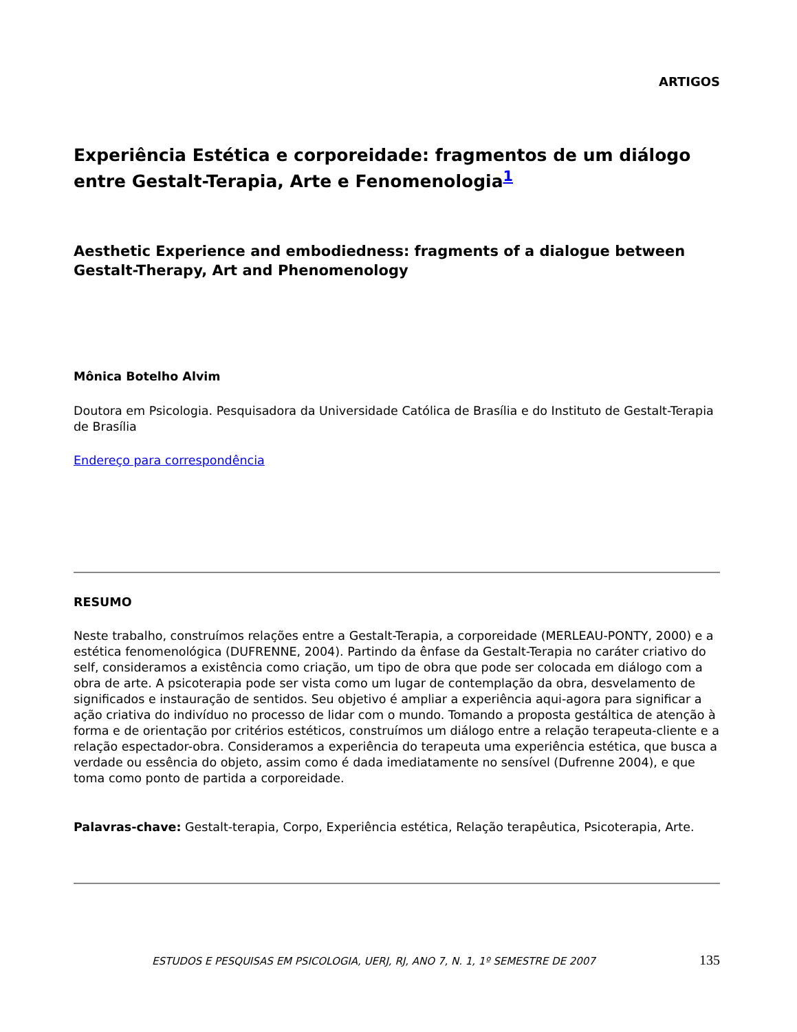ARTIGOS
Experiência Estética e corporeidade: fragmentos de um diálogo entre Gestalt-Terapia, Arte e Fenomenologia<sup>1</sup>
Aesthetic Experience and embodiedness: fragments of a dialogue between Gestalt-Therapy, Art and Phenomenology
Mônica Botelho Alvim
Doutora em Psicologia. Pesquisadora da Universidade Católica de Brasília e do Instituto de Gestalt-Terapia de Brasília
Endereço para correspondência
RESUMO
Neste trabalho, construímos relações entre a Gestalt-Terapia, a corporeidade (MERLEAU-PONTY, 2000) e a estética fenomenológica (DUFRENNE, 2004). Partindo da ênfase da Gestalt-Terapia no caráter criativo do self, consideramos a existência como criação, um tipo de obra que pode ser colocada em diálogo com a obra de arte. A psicoterapia pode ser vista como um lugar de contemplação da obra, desvelamento de significados e instauração de sentidos. Seu objetivo é ampliar a experiência aqui-agora para significar a ação criativa do indivíduo no processo de lidar com o mundo. Tomando a proposta gestáltica de atenção à forma e de orientação por critérios estéticos, construímos um diálogo entre a relação terapeuta-cliente e a relação espectador-obra. Consideramos a experiência do terapeuta uma experiência estética, que busca a verdade ou essência do objeto, assim como é dada imediatamente no sensível (Dufrenne 2004), e que toma como ponto de partida a corporeidade.
Palavras-chave: Gestalt-terapia, Corpo, Experiência estética, Relação terapêutica, Psicoterapia, Arte.
ESTUDOS E PESQUISAS EM PSICOLOGIA, UERJ, RJ, ANO 7, N. 1, 1º SEMESTRE DE 2007 135